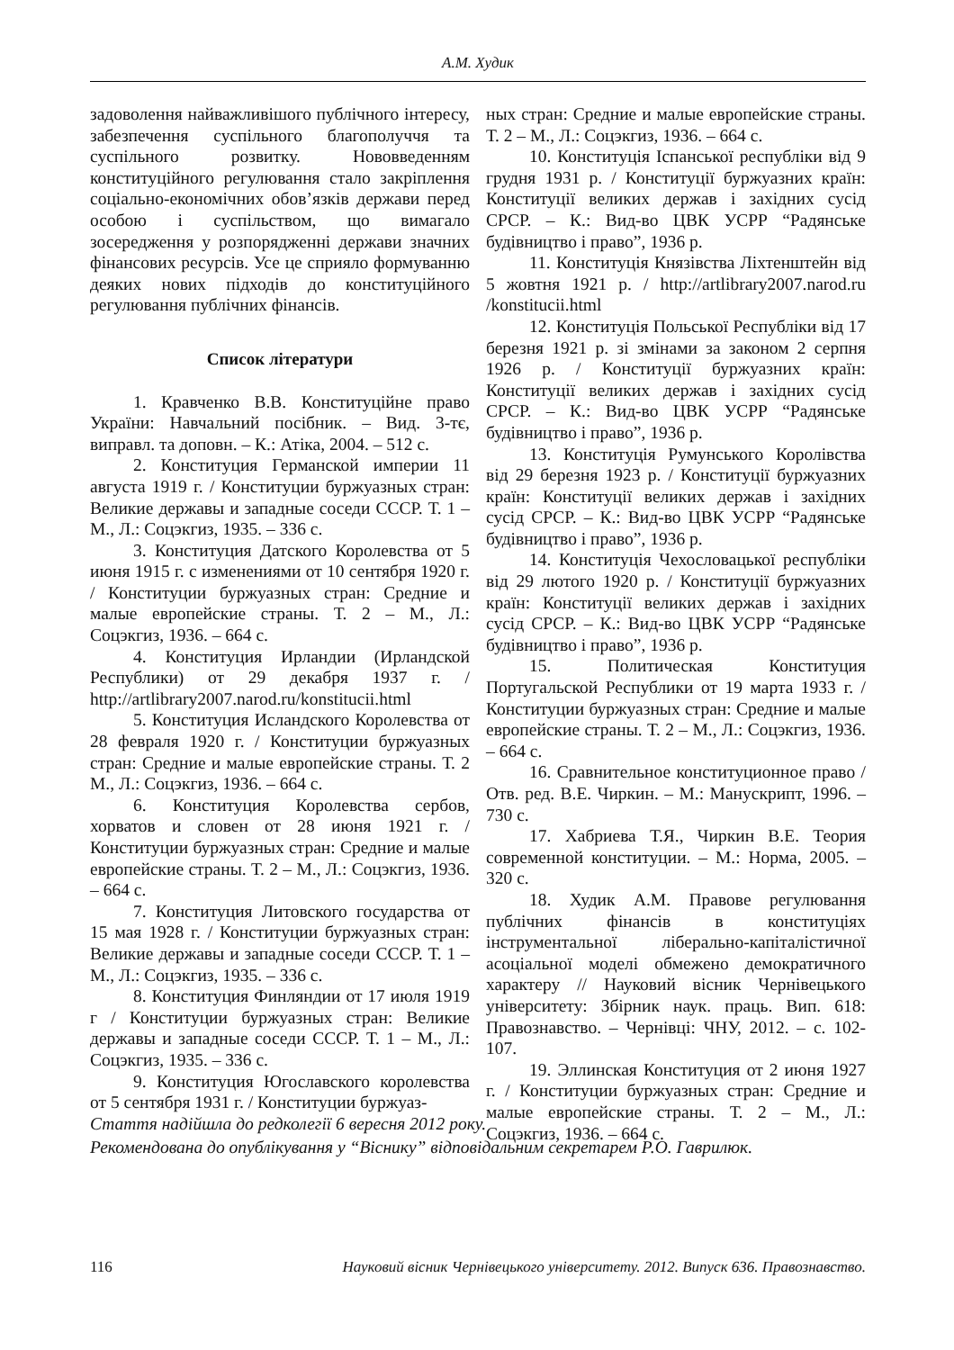А.М. Худик
задоволення найважливішого публічного інтересу, забезпечення суспільного благополуччя та суспільного розвитку. Нововведенням конституційного регулювання стало закріплення соціально-економічних обов’язків держави перед особою і суспільством, що вимагало зосередження у розпорядженні держави значних фінансових ресурсів. Усе це сприяло формуванню деяких нових підходів до конституційного регулювання публічних фінансів.
Список літератури
1. Кравченко В.В. Конституційне право України: Навчальний посібник. – Вид. 3-тє, виправл. та доповн. – К.: Атіка, 2004. – 512 с.
2. Конституция Германской империи 11 августа 1919 г. / Конституции буржуазных стран: Великие державы и западные соседи СССР. Т. 1 – М., Л.: Соцэкгиз, 1935. – 336 с.
3. Конституция Датского Королевства от 5 июня 1915 г. с изменениями от 10 сентября 1920 г. / Конституции буржуазных стран: Средние и малые европейские страны. Т. 2 – М., Л.: Соцэкгиз, 1936. – 664 с.
4. Конституция Ирландии (Ирландской Республики) от 29 декабря 1937 г. / http://artlibrary2007.narod.ru/konstitucii.html
5. Конституция Исландского Королевства от 28 февраля 1920 г. / Конституции буржуазных стран: Средние и малые европейские страны. Т. 2 М., Л.: Соцэкгиз, 1936. – 664 с.
6. Конституция Королевства сербов, хорватов и словен от 28 июня 1921 г. / Конституции буржуазных стран: Средние и малые европейские страны. Т. 2 – М., Л.: Соцэкгиз, 1936. – 664 с.
7. Конституция Литовского государства от 15 мая 1928 г. / Конституции буржуазных стран: Великие державы и западные соседи СССР. Т. 1 – М., Л.: Соцэкгиз, 1935. – 336 с.
8. Конституция Финляндии от 17 июля 1919 г / Конституции буржуазных стран: Великие державы и западные соседи СССР. Т. 1 – М., Л.: Соцэкгиз, 1935. – 336 с.
9. Конституция Югославского королевства от 5 сентября 1931 г. / Конституции буржуаз-
ных стран: Средние и малые европейские страны. Т. 2 – М., Л.: Соцэкгиз, 1936. – 664 с.
10. Конституція Іспанської республіки від 9 грудня 1931 р. / Конституції буржуазних країн: Конституції великих держав і західних сусід СРСР. – К.: Вид-во ЦВК УСРР “Радянське будівництво і право”, 1936 р.
11. Конституція Князівства Ліхтенштейн від 5 жовтня 1921 р. / http://artlibrary2007.narod.ru /konstitucii.html
12. Конституція Польської Республіки від 17 березня 1921 р. зі змінами за законом 2 серпня 1926 р. / Конституції буржуазних країн: Конституції великих держав і західних сусід СРСР. – К.: Вид-во ЦВК УСРР “Радянське будівництво і право”, 1936 р.
13. Конституція Румунського Королівства від 29 березня 1923 р. / Конституції буржуазних країн: Конституції великих держав і західних сусід СРСР. – К.: Вид-во ЦВК УСРР “Радянське будівництво і право”, 1936 р.
14. Конституція Чехословацької республіки від 29 лютого 1920 р. / Конституції буржуазних країн: Конституції великих держав і західних сусід СРСР. – К.: Вид-во ЦВК УСРР “Радянське будівництво і право”, 1936 р.
15. Политическая Конституция Португальской Республики от 19 марта 1933 г. / Конституции буржуазных стран: Средние и малые европейские страны. Т. 2 – М., Л.: Соцэкгиз, 1936. – 664 с.
16. Сравнительное конституционное право / Отв. ред. В.Е. Чиркин. – М.: Манускрипт, 1996. – 730 с.
17. Хабриева Т.Я., Чиркин В.Е. Теория современной конституции. – М.: Норма, 2005. – 320 с.
18. Худик А.М. Правове регулювання публічних фінансів в конституціях інструментальної ліберально-капіталістичної асоціальної моделі обмежено демократичного характеру // Науковий вісник Чернівецького університету: Збірник наук. праць. Вип. 618: Правознавство. – Чернівці: ЧНУ, 2012. – с. 102-107.
19. Эллинская Конституция от 2 июня 1927 г. / Конституции буржуазных стран: Средние и малые европейские страны. Т. 2 – М., Л.: Соцэкгиз, 1936. – 664 с.
Стаття надійшла до редколегії 6 вересня 2012 року.
Рекомендована до опублікування у “Віснику” відповідальним секретарем Р.О. Гаврилюк.
116 Науковий вісник Чернівецького університету. 2012. Випуск 636. Правознавство.